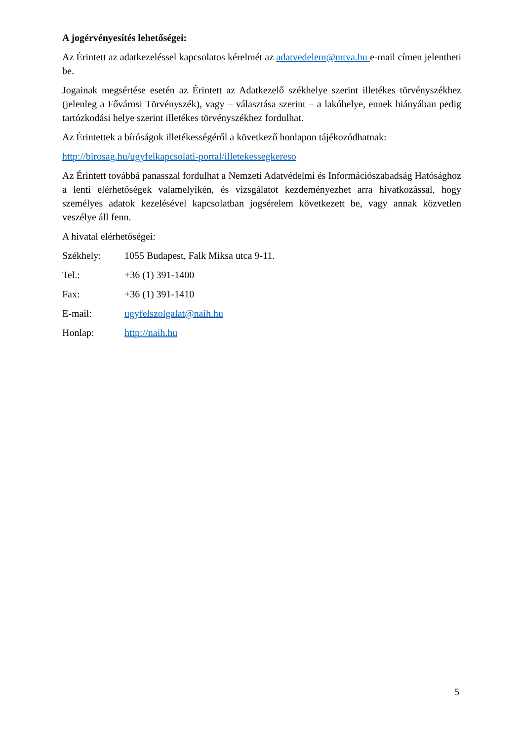A jogérvényesítés lehetőségei:
Az Érintett az adatkezeléssel kapcsolatos kérelmét az adatvedelem@mtva.hu e-mail címen jelentheti be.
Jogainak megsértése esetén az Érintett az Adatkezelő székhelye szerint illetékes törvényszékhez (jelenleg a Fővárosi Törvényszék), vagy – választása szerint – a lakóhelye, ennek hiányában pedig tartózkodási helye szerint illetékes törvényszékhez fordulhat.
Az Érintettek a bíróságok illetékességéről a következő honlapon tájékozódhatnak:
http://birosag.hu/ugyfelkapcsolati-portal/illetekessegkereso
Az Érintett továbbá panasszal fordulhat a Nemzeti Adatvédelmi és Információszabadság Hatósághoz a lenti elérhetőségek valamelyikén, és vizsgálatot kezdeményezhet arra hivatkozással, hogy személyes adatok kezelésével kapcsolatban jogsérelem következett be, vagy annak közvetlen veszélye áll fenn.
A hivatal elérhetőségei:
Székhely: 1055 Budapest, Falk Miksa utca 9-11.
Tel.: +36 (1) 391-1400
Fax: +36 (1) 391-1410
E-mail: ugyfelszolgalat@naih.hu
Honlap: http://naih.hu
5